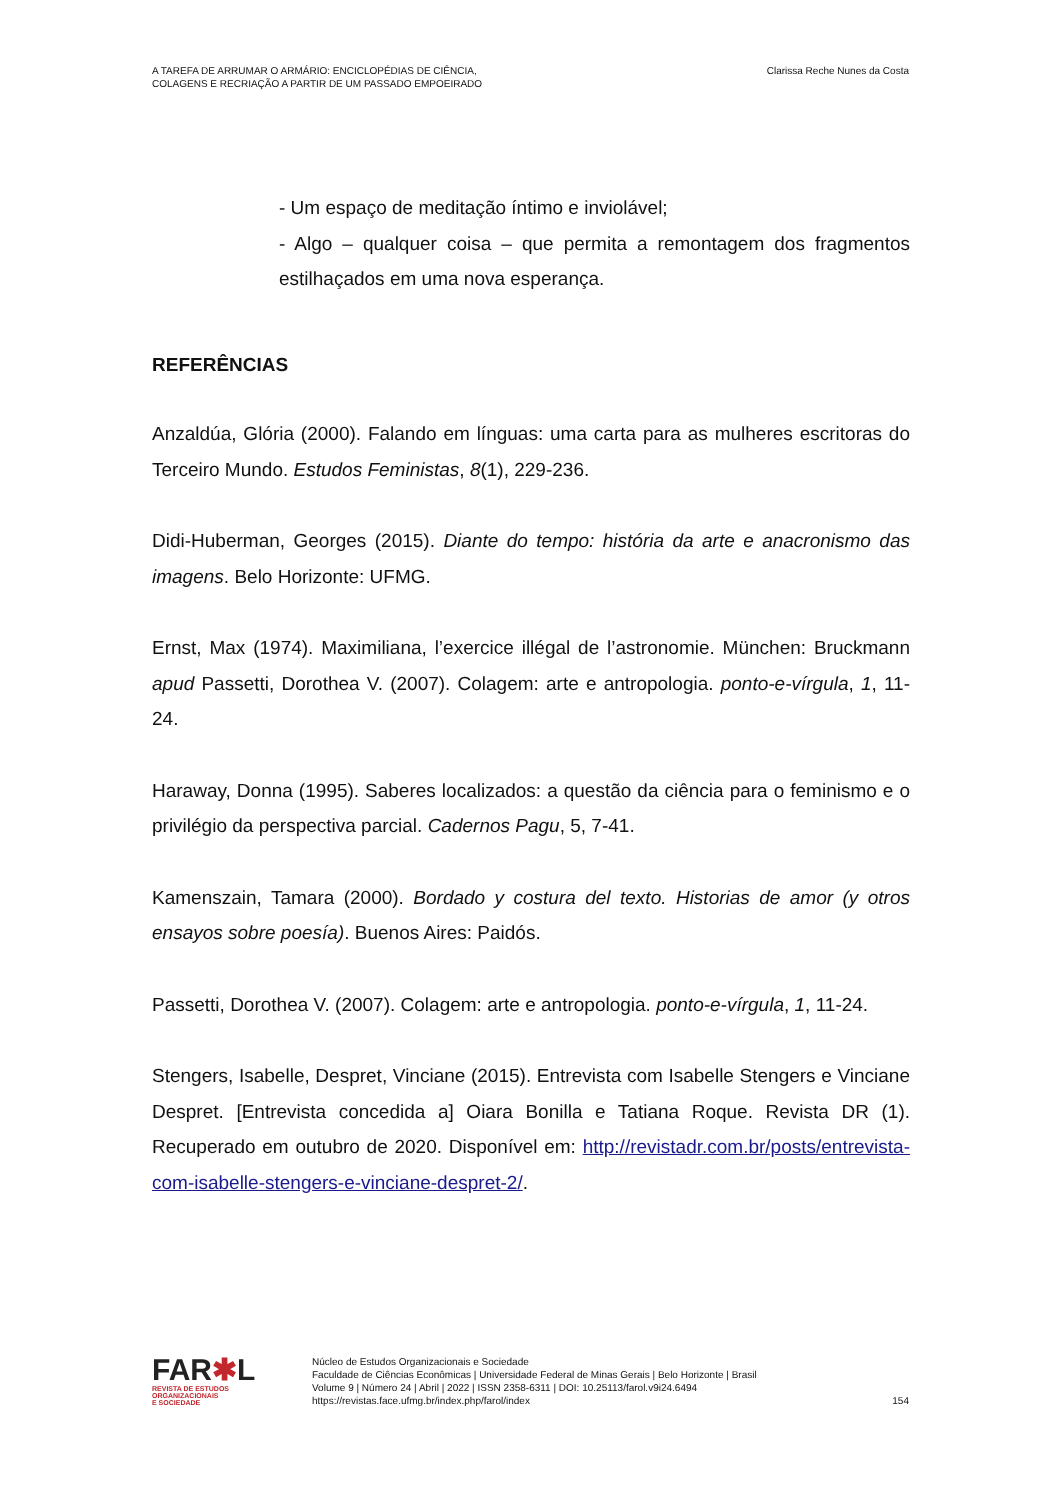A TAREFA DE ARRUMAR O ARMÁRIO: ENCICLOPÉDIAS DE CIÊNCIA,
COLAGENS E RECRIAÇÃO A PARTIR DE UM PASSADO EMPOEIRADO
Clarissa Reche Nunes da Costa
- Um espaço de meditação íntimo e inviolável;
- Algo – qualquer coisa – que permita a remontagem dos fragmentos estilhaçados em uma nova esperança.
REFERÊNCIAS
Anzaldúa, Glória (2000). Falando em línguas: uma carta para as mulheres escritoras do Terceiro Mundo. Estudos Feministas, 8(1), 229-236.
Didi-Huberman, Georges (2015). Diante do tempo: história da arte e anacronismo das imagens. Belo Horizonte: UFMG.
Ernst, Max (1974). Maximiliana, l’exercice illégal de l’astronomie. München: Bruckmann apud Passetti, Dorothea V. (2007). Colagem: arte e antropologia. ponto-e-vírgula, 1, 11-24.
Haraway, Donna (1995). Saberes localizados: a questão da ciência para o feminismo e o privilégio da perspectiva parcial. Cadernos Pagu, 5, 7-41.
Kamenszain, Tamara (2000). Bordado y costura del texto. Historias de amor (y otros ensayos sobre poesía). Buenos Aires: Paidós.
Passetti, Dorothea V. (2007). Colagem: arte e antropologia. ponto-e-vírgula, 1, 11-24.
Stengers, Isabelle, Despret, Vinciane (2015). Entrevista com Isabelle Stengers e Vinciane Despret. [Entrevista concedida a] Oiara Bonilla e Tatiana Roque. Revista DR (1). Recuperado em outubro de 2020. Disponível em: http://revistadr.com.br/posts/entrevista-com-isabelle-stengers-e-vinciane-despret-2/.
FAR✱L
REVISTA DE ESTUDOS
ORGANIZACIONAIS
E SOCIEDADE
Núcleo de Estudos Organizacionais e Sociedade
Faculdade de Ciências Econômicas | Universidade Federal de Minas Gerais | Belo Horizonte | Brasil
Volume 9 | Número 24 | Abril | 2022 | ISSN 2358-6311 | DOI: 10.25113/farol.v9i24.6494
https://revistas.face.ufmg.br/index.php/farol/index
154